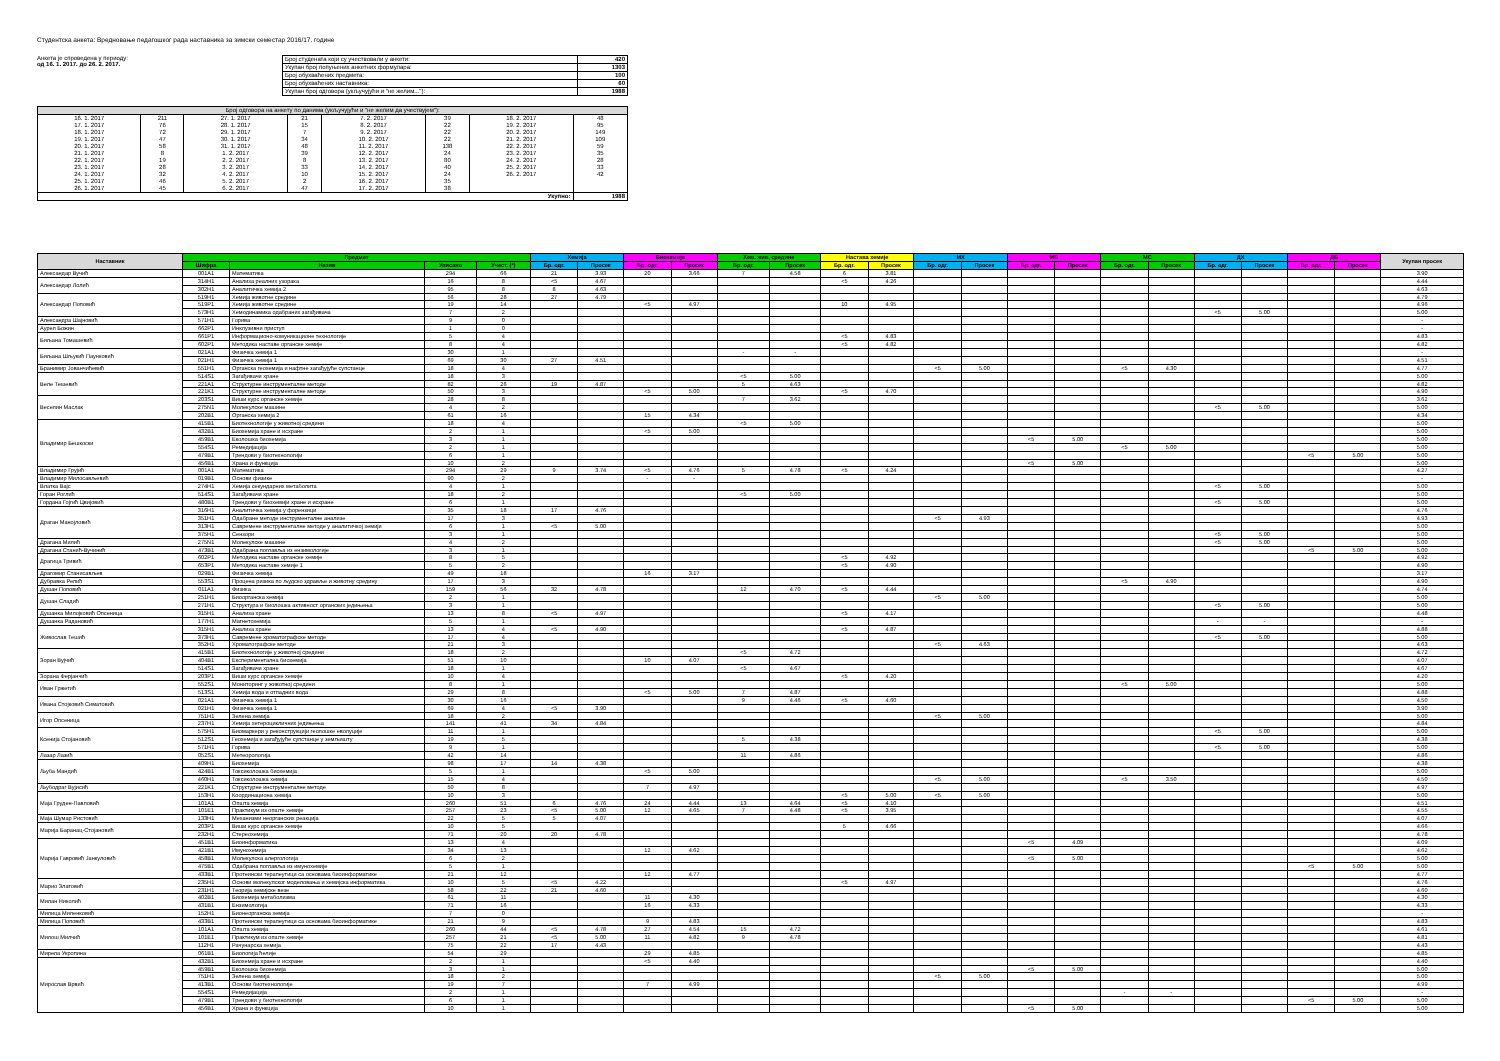Студентска анкета: Вредновање педагошког рада наставника за зимски семестар 2016/17. године
Анкета је спроведена у периоду:
од 16. 1. 2017. до 26. 2. 2017.
| Број студената који су учествовали у анкети: | 420 |
| Укупан број попуњених анкетних формулара: | 1303 |
| Број обухваћених предмета: | 100 |
| Број обухваћених наставника: | 60 |
| Укупан број одговора (укључујући и "не желим..."): | 1988 |
| Број одговора на анкету по данима (укључујући и "не желим да учествујем"): | | | | | | | |
| --- | --- | --- | --- | --- | --- | --- | --- |
| 16. 1. 2017 | 211 | 27. 1. 2017 | 21 | 7. 2. 2017 | 39 | 18. 2. 2017 | 48 |
| 17. 1. 2017 | 76 | 28. 1. 2017 | 15 | 8. 2. 2017 | 22 | 19. 2. 2017 | 95 |
| 18. 1. 2017 | 72 | 29. 1. 2017 | 7 | 9. 2. 2017 | 22 | 20. 2. 2017 | 149 |
| 19. 1. 2017 | 47 | 30. 1. 2017 | 34 | 10. 2. 2017 | 22 | 21. 2. 2017 | 109 |
| 20. 1. 2017 | 58 | 31. 1. 2017 | 48 | 11. 2. 2017 | 138 | 22. 2. 2017 | 59 |
| 21. 1. 2017 | 8 | 1. 2. 2017 | 39 | 12. 2. 2017 | 24 | 23. 2. 2017 | 35 |
| 22. 1. 2017 | 19 | 2. 2. 2017 | 8 | 13. 2. 2017 | 80 | 24. 2. 2017 | 28 |
| 23. 1. 2017 | 28 | 3. 2. 2017 | 33 | 14. 2. 2017 | 40 | 25. 2. 2017 | 33 |
| 24. 1. 2017 | 32 | 4. 2. 2017 | 10 | 15. 2. 2017 | 24 | 26. 2. 2017 | 42 |
| 25. 1. 2017 | 46 | 5. 2. 2017 | 2 | 16. 2. 2017 | 35 | | |
| 26. 1. 2017 | 45 | 6. 2. 2017 | 47 | 17. 2. 2017 | 38 | | |
| Укупно: | | | | | | | 1988 |
| Наставник | Предмет | | | | Хемија | | Биохемија | | Хем. жив. средине | | Настава хемије | | МХ | | МБ | | МС | | ДХ | | ДБ | | Укупан просек |
| --- | --- | --- | --- | --- | --- | --- | --- | --- | --- | --- | --- | --- | --- | --- | --- | --- | --- | --- | --- | --- | --- | --- | --- |
| | Шифра | Назив | Уписано | Учест. (*) | Бр. одг. | Просек | Бр. одг. | Просек | Бр. одг. | Просек | Бр. одг. | Просек | Бр. одг. | Просек | Бр. одг. | Просек | Бр. одг. | Просек | Бр. одг. | Просек | Бр. одг. | Просек | |
| Александар Вучић | 001A1 | Математика | 294 | 66 | 21 | 3.93 | 20 | 3.66 | 7 | 4.58 | 6 | 3.81 | | | | | | | | | | | 3.90 |
| Александар Лолић | 314H1 | Анализа реалних узорака | 16 | 8 | <5 | 4.67 | | | | | <5 | 4.26 | | | | | | | | | | | 4.44 |
| | 302H1 | Аналитичка хемија 2 | 95 | 8 | 8 | 4.63 | | | | | | | | | | | | | | | | | 4.63 |
| Александар Поповић | 519H1 | Хемија животне средине | 56 | 28 | 27 | 4.79 | | | | | | | | | | | | | | | | | 4.79 |
| | 519P1 | Хемија животне средине | 19 | 14 | | | <5 | 4.97 | | | 10 | 4.95 | | | | | | | | | | | 4.96 |
| | 573H1 | Хемодинамика одабраних загађивача | 7 | 2 | | | | | | | | | | | | | | | <5 | 5.00 | | | 5.00 |
| Александра Шајновић | 571H1 | Горива | 9 | 0 | | | | | | | | | | | | | | | | | | | - |
| Аурел Божин | 662P1 | Инклузивни приступ | 1 | 0 | | | | | | | | | | | | | | | | | | | - |
| Биљана Томашевић | 661P1 | Информационо-комуникационе технологије | 5 | 4 | | | | | | | <5 | 4.83 | | | | | | | | | | | 4.83 |
| | 602P1 | Методика наставе органске хемије | 8 | 4 | | | | | | | <5 | 4.82 | | | | | | | | | | | 4.82 |
| Биљана Шљукић Паунковић | 021A1 | Физичка хемија 1 | 30 | 1 | | | | | - | - | | | | | | | | | | | | | - |
| | 021H1 | Физичка хемија 1 | 69 | 30 | 27 | 4.51 | | | | | | | | | | | | | | | | | 4.51 |
| Бранимир Јованчићевић | 551H1 | Органска геохемија и нафтне загађујуће супстанце | 18 | 4 | | | | | | | | | <5 | 5.00 | | | <5 | 4.30 | | | | | 4.77 |
| Веле Тешевић | 514S1 | Загађивачи хране | 18 | 3 | | | | | <5 | 5.00 | | | | | | | | | | | | | 5.00 |
| | 221A1 | Структурне инструменталне методе | 82 | 26 | 19 | 4.87 | | | 5 | 4.63 | | | | | | | | | | | | | 4.82 |
| | 221K1 | Структурне инструменталне методе | 50 | 3 | | | <5 | 5.00 | | | <5 | 4.70 | | | | | | | | | | | 4.90 |
| Веселин Маслак | 203S1 | Виши курс органске хемије | 28 | 8 | | | | | 7 | 3.62 | | | | | | | | | | | | | 3.62 |
| | 275N1 | Молекулске машине | 4 | 2 | | | | | | | | | | | | | | | <5 | 5.00 | | | 5.00 |
| | 202B1 | Органска хемија 2 | 61 | 16 | | | 15 | 4.34 | | | | | | | | | | | | | | | 4.34 |
| Владимир Бешкоски | 415B1 | Биотехнологије у животној средини | 18 | 4 | | | | | <5 | 5.00 | | | | | | | | | | | | | 5.00 |
| | 432B1 | Биохемија хране и исхране | 2 | 1 | | | <5 | 5.00 | | | | | | | | | | | | | | | 5.00 |
| | 459B1 | Еколошка биохемија | 3 | 1 | | | | | | | | | | | <5 | 5.00 | | | | | | | 5.00 |
| | 554S1 | Ремедијација | 2 | 1 | | | | | | | | | | | | | <5 | 5.00 | | | | | 5.00 |
| | 479B1 | Трендови у биотехнологији | 6 | 1 | | | | | | | | | | | | | | | | | <5 | 5.00 | 5.00 |
| | 456B1 | Храна и функција | 10 | 2 | | | | | | | | | | | <5 | 5.00 | | | | | | | 5.00 |
| Владимир Грујић | 001A1 | Математика | 294 | 29 | 9 | 3.74 | <5 | 4.76 | 5 | 4.78 | <5 | 4.24 | | | | | | | | | | | 4.27 |
| Владимир Милосављевић | 019B1 | Основи физике | 90 | 2 | | | - | - | | | | | | | | | | | | | | | - |
| Влатка Вајс | 274H1 | Хемија секундарних метаболита | 4 | 1 | | | | | | | | | | | | | | | <5 | 5.00 | | | 5.00 |
| Горан Роглић | 514S1 | Загађивачи хране | 18 | 2 | | | | | <5 | 5.00 | | | | | | | | | | | | | 5.00 |
| Гордана Гојгић Цвијовић | 480B1 | Трендови у биохемији хране и исхране | 6 | 1 | | | | | | | | | | | | | | | <5 | 5.00 | | | 5.00 |
| Драган Манојловић | 316H1 | Аналитичка хемија у форензици | 35 | 18 | 17 | 4.76 | | | | | | | | | | | | | | | | | 4.76 |
| | 351H1 | Одабране методе инструменталне анализе | 17 | 3 | | | | | | | | | <5 | 4.93 | | | | | | | | | 4.93 |
| | 313H1 | Савремене инструменталне методе у аналитичкој хемији | 6 | 1 | <5 | 5.00 | | | | | | | | | | | | | | | | | 5.00 |
| | 375H1 | Сензори | 3 | 1 | | | | | | | | | | | | | | | <5 | 5.00 | | | 5.00 |
| Драгана Милић | 275N1 | Молекулске машине | 4 | 2 | | | | | | | | | | | | | | | <5 | 5.00 | | | 5.00 |
| Драгана Станић-Вучинић | 473B1 | Одабрана поглавља из ензимологије | 3 | 1 | | | | | | | | | | | | | | | | | <5 | 5.00 | 5.00 |
| Драгица Тривић | 602P1 | Методика наставе органске хемије | 8 | 5 | | | | | | | <5 | 4.92 | | | | | | | | | | | 4.92 |
| | 653P1 | Методика наставе хемије 1 | 5 | 2 | | | | | | | <5 | 4.90 | | | | | | | | | | | 4.90 |
| Драгомир Станисављев | 029B1 | Физичка хемија | 49 | 18 | | | 16 | 3.17 | | | | | | | | | | | | | | | 3.17 |
| Дубравка Релић | 553S1 | Процена ризика по људско здравље и животну средину | 17 | 3 | | | | | | | | | | | | | <5 | 4.90 | | | | | 4.90 |
| Душан Поповић | 011A1 | Физика | 159 | 56 | 32 | 4.78 | | | 12 | 4.70 | <5 | 4.44 | | | | | | | | | | | 4.74 |
| Душан Сладић | 251H1 | Биоорганска хемија | 2 | 1 | | | | | | | | | <5 | 5.00 | | | | | | | | | 5.00 |
| | 271H1 | Структура и биолошка активност органских једињења | 3 | 1 | | | | | | | | | | | | | | | <5 | 5.00 | | | 5.00 |
| Душанка Милојковић Опсеница | 315H1 | Анализа хране | 13 | 8 | <5 | 4.97 | | | | | <5 | 4.17 | | | | | | | | | | | 4.48 |
| Душанка Радановић | 177H1 | Магнетохемија | 5 | 1 | | | | | | | | | | | | | | | - | - | | | - |
| Живослав Тешић | 315H1 | Анализа хране | 13 | 4 | <5 | 4.90 | | | | | <5 | 4.87 | | | | | | | | | | | 4.88 |
| | 373H1 | Савремене хроматографске методе | 17 | 4 | | | | | | | | | | | | | | | <5 | 5.00 | | | 5.00 |
| | 352H1 | Хроматографске методе | 21 | 3 | | | | | | | | | <5 | 4.63 | | | | | | | | | 4.63 |
| Зоран Вујчић | 415B1 | Биотехнологије у животној средини | 18 | 2 | | | | | <5 | 4.72 | | | | | | | | | | | | | 4.72 |
| | 404B1 | Експериментална биохемија | 51 | 10 | | | 10 | 4.07 | | | | | | | | | | | | | | | 4.07 |
| | 514S1 | Загађивачи хране | 18 | 1 | | | | | <5 | 4.67 | | | | | | | | | | | | | 4.67 |
| Зорана Ферјанчић | 203P1 | Виши курс органске хемије | 10 | 4 | | | | | | | <5 | 4.20 | | | | | | | | | | | 4.20 |
| Иван Гржетић | 552S1 | Мониторинг у животној средини | 8 | 1 | | | | | | | | | | | | | <5 | 5.00 | | | | | 5.00 |
| | 513S1 | Хемија вода и отпадних вода | 29 | 8 | | | <5 | 5.00 | 7 | 4.87 | | | | | | | | | | | | | 4.88 |
| Ивана Стојковић Симатовић | 021A1 | Физичка хемија 1 | 30 | 16 | | | | | 9 | 4.46 | <5 | 4.60 | | | | | | | | | | | 4.50 |
| | 021H1 | Физичка хемија 1 | 69 | 4 | <5 | 3.90 | | | | | | | | | | | | | | | | | 3.90 |
| Игор Опсеница | 751H1 | Зелена хемија | 18 | 2 | | | | | | | | | <5 | 5.00 | | | | | | | | | 5.00 |
| | 237H1 | Хемија хетероцикличних једињења | 141 | 41 | 34 | 4.84 | | | | | | | | | | | | | | | | | 4.84 |
| Ксенија Стојановић | 575H1 | Биомаркери у реконструкцији геолошке еволуције | 11 | 1 | | | | | | | | | | | | | | | <5 | 5.00 | | | 5.00 |
| | 512S1 | Геохемија и загађујуће супстанце у земљишту | 19 | 5 | | | | | 5 | 4.38 | | | | | | | | | | | | | 4.38 |
| | 571H1 | Горива | 9 | 1 | | | | | | | | | | | | | | | <5 | 5.00 | | | 5.00 |
| Лазар Лазић | 052S1 | Метеорологија | 42 | 14 | | | | | 11 | 4.86 | | | | | | | | | | | | | 4.86 |
| Љуба Мандић | 409H1 | Биохемија | 98 | 17 | 14 | 4.38 | | | | | | | | | | | | | | | | | 4.38 |
| | 424B1 | Токсиколошка биохемија | 5 | 1 | | | <5 | 5.00 | | | | | | | | | | | | | | | 5.00 |
| | 460H1 | Токсиколошка хемија | 15 | 4 | | | | | | | | | <5 | 5.00 | | | <5 | 3.50 | | | | | 4.50 |
| Љубодраг Вујисић | 221K1 | Структурне инструменталне методе | 50 | 8 | | | 7 | 4.97 | | | | | | | | | | | | | | | 4.97 |
| Маја Груден-Павловић | 153H1 | Координациона хемија | 10 | 3 | | | | | | | <5 | 5.00 | <5 | 5.00 | | | | | | | | | 5.00 |
| | 101A1 | Општа хемија | 260 | 51 | 6 | 4.76 | 24 | 4.44 | 13 | 4.64 | <5 | 4.10 | | | | | | | | | | | 4.51 |
| | 101E1 | Практикум из опште хемије | 257 | 23 | <5 | 5.00 | 12 | 4.65 | 7 | 4.48 | <5 | 3.95 | | | | | | | | | | | 4.55 |
| Маја Шумар Ристовић | 133H1 | Механизми неорганских реакција | 22 | 5 | 5 | 4.07 | | | | | | | | | | | | | | | | | 4.07 |
| Марија Баранац-Стојановић | 203P1 | Виши курс органске хемије | 10 | 5 | | | | | | | 5 | 4.66 | | | | | | | | | | | 4.66 |
| | 232H1 | Стереохемија | 71 | 20 | 20 | 4.78 | | | | | | | | | | | | | | | | | 4.78 |
| Марија Гавровић Јанкуловић | 451B1 | Биоинформатика | 13 | 4 | | | | | | | | | | | <5 | 4.09 | | | | | | | 4.09 |
| | 421B1 | Имунохемија | 34 | 13 | | | 12 | 4.62 | | | | | | | | | | | | | | | 4.62 |
| | 458B1 | Молекулска алергологија | 6 | 2 | | | | | | | | | | | <5 | 5.00 | | | | | | | 5.00 |
| | 475B1 | Одабрана поглавља из имунохемије | 5 | 1 | | | | | | | | | | | | | | | | | <5 | 5.00 | 5.00 |
| | 433B1 | Протеински терапеутици са основама биоинформатике | 21 | 12 | | | 12 | 4.77 | | | | | | | | | | | | | | | 4.77 |
| Марио Златовић | 235H1 | Основи молекулског моделовања и хемијска информатика | 10 | 5 | <5 | 4.22 | | | | | <5 | 4.97 | | | | | | | | | | | 4.76 |
| | 231H1 | Теорија хемијске везе | 58 | 22 | 21 | 4.60 | | | | | | | | | | | | | | | | | 4.60 |
| Милан Николић | 402B1 | Биохемија метаболизма | 61 | 11 | | | 11 | 4.30 | | | | | | | | | | | | | | | 4.30 |
| | 431B1 | Ензимологија | 71 | 16 | | | 16 | 4.33 | | | | | | | | | | | | | | | 4.33 |
| Милица Миленковић | 152H1 | Бионеорганска хемија | 7 | 0 | | | | | | | | | | | | | | | | | | | - |
| Милица Поповић | 433B1 | Протеински терапеутици са основама биоинформатике | 21 | 9 | | | 9 | 4.83 | | | | | | | | | | | | | | | 4.83 |
| Милош Милчић | 101A1 | Општа хемија | 260 | 44 | <5 | 4.78 | 27 | 4.54 | 15 | 4.72 | | | | | | | | | | | | | 4.61 |
| | 101E1 | Практикум из опште хемије | 257 | 21 | <5 | 5.00 | 11 | 4.82 | 9 | 4.78 | | | | | | | | | | | | | 4.81 |
| | 112H1 | Рачунарска хемија | 75 | 22 | 17 | 4.43 | | | | | | | | | | | | | | | | | 4.43 |
| Мирела Укропина | 061B1 | Биологија ћелије | 54 | 29 | | | 29 | 4.85 | | | | | | | | | | | | | | | 4.85 |
| Мирослав Врвић | 432B1 | Биохемија хране и исхране | 2 | 1 | | | <5 | 4.40 | | | | | | | | | | | | | | | 4.40 |
| | 459B1 | Еколошка биохемија | 3 | 1 | | | | | | | | | | | <5 | 5.00 | | | | | | | 5.00 |
| | 751H1 | Зелена хемија | 18 | 2 | | | | | | | | | <5 | 5.00 | | | | | | | | | 5.00 |
| | 413B1 | Основи биотехнологије | 19 | 7 | | | 7 | 4.99 | | | | | | | | | | | | | | | 4.99 |
| | 554S1 | Ремедијација | 2 | 1 | | | | | | | | | | | | | - | - | | | | | - |
| | 479B1 | Трендови у биотехнологији | 6 | 1 | | | | | | | | | | | | | | | | | <5 | 5.00 | 5.00 |
| | 456B1 | Храна и функција | 10 | 1 | | | | | | | | | | | <5 | 5.00 | | | | | | | 5.00 |